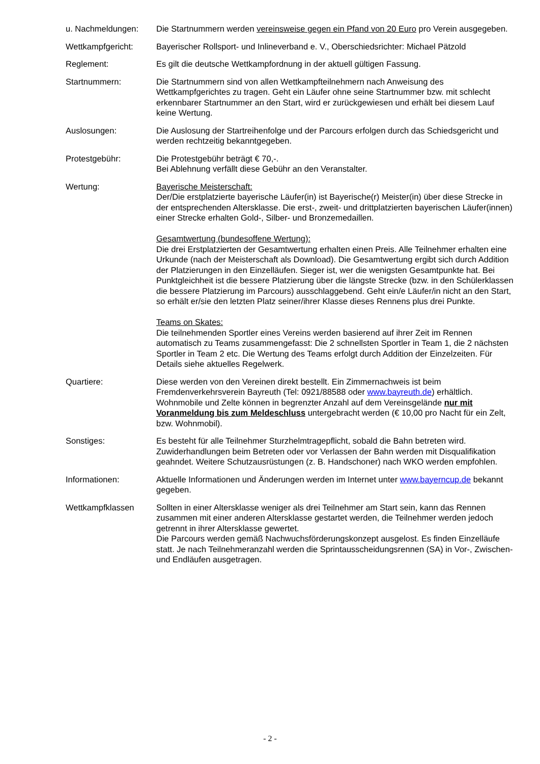u. Nachmeldungen: Die Startnummern werden vereinsweise gegen ein Pfand von 20 Euro pro Verein ausgegeben.
Wettkampfgericht: Bayerischer Rollsport- und Inlineverband e. V., Oberschiedsrichter: Michael Pätzold
Reglement: Es gilt die deutsche Wettkampfordnung in der aktuell gültigen Fassung.
Startnummern: Die Startnummern sind von allen Wettkampfteilnehmern nach Anweisung des Wettkampfgerichtes zu tragen. Geht ein Läufer ohne seine Startnummer bzw. mit schlecht erkennbarer Startnummer an den Start, wird er zurückgewiesen und erhält bei diesem Lauf keine Wertung.
Auslosungen: Die Auslosung der Startreihenfolge und der Parcours erfolgen durch das Schiedsgericht und werden rechtzeitig bekanntgegeben.
Protestgebühr: Die Protestgebühr beträgt € 70,-.
Bei Ablehnung verfällt diese Gebühr an den Veranstalter.
Wertung: Bayerische Meisterschaft:
Der/Die erstplatzierte bayerische Läufer(in) ist Bayerische(r) Meister(in) über diese Strecke in der entsprechenden Altersklasse. Die erst-, zweit- und drittplatzierten bayerischen Läufer(innen) einer Strecke erhalten Gold-, Silber- und Bronzemedaillen.
Gesamtwertung (bundesoffene Wertung):
Die drei Erstplatzierten der Gesamtwertung erhalten einen Preis. Alle Teilnehmer erhalten eine Urkunde (nach der Meisterschaft als Download). Die Gesamtwertung ergibt sich durch Addition der Platzierungen in den Einzelläufen. Sieger ist, wer die wenigsten Gesamtpunkte hat. Bei Punktgleichheit ist die bessere Platzierung über die längste Strecke (bzw. in den Schülerklassen die bessere Platzierung im Parcours) ausschlaggebend. Geht ein/e Läufer/in nicht an den Start, so erhält er/sie den letzten Platz seiner/ihrer Klasse dieses Rennens plus drei Punkte.
Teams on Skates:
Die teilnehmenden Sportler eines Vereins werden basierend auf ihrer Zeit im Rennen automatisch zu Teams zusammengefasst: Die 2 schnellsten Sportler in Team 1, die 2 nächsten Sportler in Team 2 etc. Die Wertung des Teams erfolgt durch Addition der Einzelzeiten. Für Details siehe aktuelles Regelwerk.
Quartiere: Diese werden von den Vereinen direkt bestellt. Ein Zimmernachweis ist beim Fremdenverkehrsverein Bayreuth (Tel: 0921/88588 oder www.bayreuth.de) erhältlich.
Wohnmobile und Zelte können in begrenzter Anzahl auf dem Vereinsgelände nur mit Voranmeldung bis zum Meldeschluss untergebracht werden (€ 10,00 pro Nacht für ein Zelt, bzw. Wohnmobil).
Sonstiges: Es besteht für alle Teilnehmer Sturzhelmtragepflicht, sobald die Bahn betreten wird. Zuwiderhandlungen beim Betreten oder vor Verlassen der Bahn werden mit Disqualifikation geahndet. Weitere Schutzausrüstungen (z. B. Handschoner) nach WKO werden empfohlen.
Informationen: Aktuelle Informationen und Änderungen werden im Internet unter www.bayerncup.de bekannt gegeben.
Wettkampfklassen Sollten in einer Altersklasse weniger als drei Teilnehmer am Start sein, kann das Rennen zusammen mit einer anderen Altersklasse gestartet werden, die Teilnehmer werden jedoch getrennt in ihrer Altersklasse gewertet.
Die Parcours werden gemäß Nachwuchsförderungskonzept ausgelost. Es finden Einzelläufe statt. Je nach Teilnehmeranzahl werden die Sprintausscheidungsrennen (SA) in Vor-, Zwischen- und Endläufen ausgetragen.
- 2 -